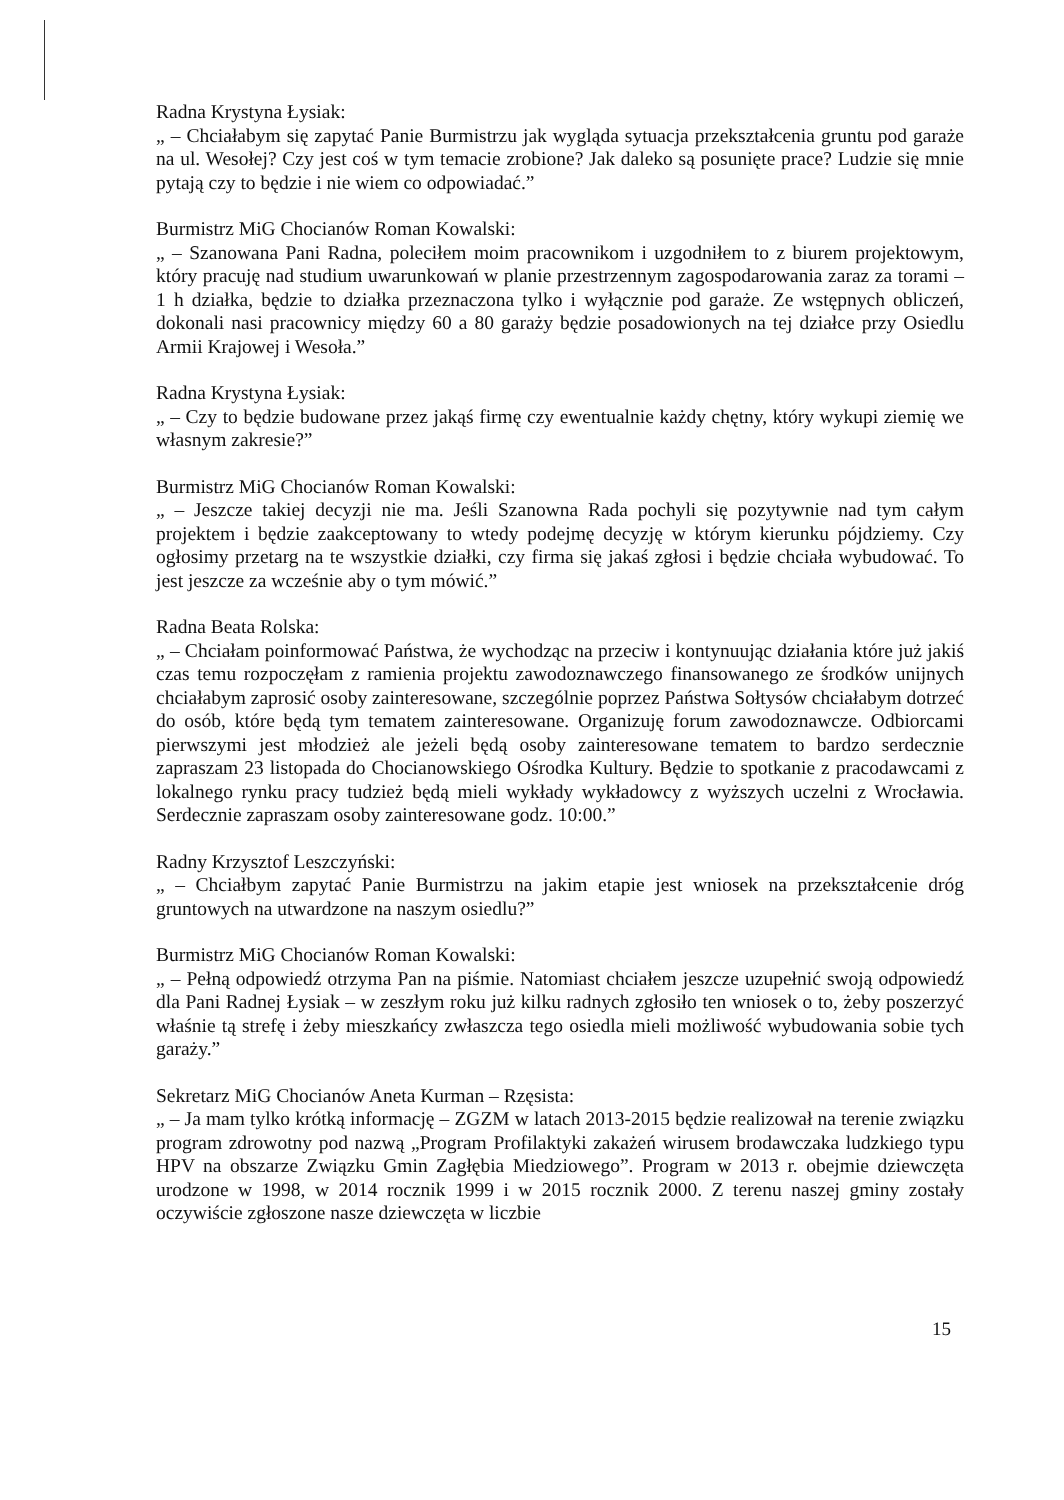Radna Krystyna Łysiak:
„ – Chciałabym się zapytać Panie Burmistrzu jak wygląda sytuacja przekształcenia gruntu pod garaże na ul. Wesołej? Czy jest coś w tym temacie zrobione? Jak daleko są posunięte prace? Ludzie się mnie pytają czy to będzie i nie wiem co odpowiadać.”
Burmistrz MiG Chocianów Roman Kowalski:
„ – Szanowana Pani Radna, poleciłem moim pracownikom i uzgodniłem to z biurem projektowym, który pracuję nad studium uwarunkowań w planie przestrzennym zagospodarowania zaraz za torami – 1 h działka, będzie to działka przeznaczona tylko i wyłącznie pod garaże. Ze wstępnych obliczeń, dokonali nasi pracownicy między 60 a 80 garaży będzie posadowionych na tej działce przy Osiedlu Armii Krajowej i Wesoła.”
Radna Krystyna Łysiak:
„ – Czy to będzie budowane przez jakąś firmę czy ewentualnie każdy chętny, który wykupi ziemię we własnym zakresie?”
Burmistrz MiG Chocianów Roman Kowalski:
„ – Jeszcze takiej decyzji nie ma. Jeśli Szanowna Rada pochyli się pozytywnie nad tym całym projektem i będzie zaakceptowany to wtedy podejmę decyzję w którym kierunku pójdziemy. Czy ogłosimy przetarg na te wszystkie działki, czy firma się jakaś zgłosi i będzie chciała wybudować. To jest jeszcze za wcześnie aby o tym mówić.”
Radna Beata Rolska:
„ – Chciałam poinformować Państwa, że wychodząc na przeciw i kontynuując działania które już jakiś czas temu rozpoczęłam z ramienia projektu zawodoznawczego finansowanego ze środków unijnych chciałabym zaprosić osoby zainteresowane, szczególnie poprzez Państwa Sołtysów chciałabym dotrzeć do osób, które będą tym tematem zainteresowane. Organizuję forum zawodoznawcze. Odbiorcami pierwszymi jest młodzież ale jeżeli będą osoby zainteresowane tematem to bardzo serdecznie zapraszam 23 listopada do Chocianowskiego Ośrodka Kultury. Będzie to spotkanie z pracodawcami z lokalnego rynku pracy tudzież będą mieli wykłady wykładowcy z wyższych uczelni z Wrocławia. Serdecznie zapraszam osoby zainteresowane godz. 10:00.”
Radny Krzysztof Leszczyński:
„ – Chciałbym zapytać Panie Burmistrzu na jakim etapie jest wniosek na przekształcenie dróg gruntowych na utwardzone na naszym osiedlu?”
Burmistrz MiG Chocianów Roman Kowalski:
„ – Pełną odpowiedź otrzyma Pan na piśmie. Natomiast chciałem jeszcze uzupełnić swoją odpowiedź dla Pani Radnej Łysiak – w zeszłym roku już kilku radnych zgłosiło ten wniosek o to, żeby poszerzyć właśnie tą strefę i żeby mieszkańcy zwłaszcza tego osiedla mieli możliwość wybudowania sobie tych garaży.”
Sekretarz MiG Chocianów Aneta Kurman – Rzęsista:
„ – Ja mam tylko krótką informację – ZGZM w latach 2013-2015 będzie realizował na terenie związku program zdrowotny pod nazwą „Program Profilaktyki zakażeń wirusem brodawczaka ludzkiego typu HPV na obszarze Związku Gmin Zagłębia Miedziowego”. Program w 2013 r. obejmie dziewczęta urodzone w 1998, w 2014 rocznik 1999 i w 2015 rocznik 2000. Z terenu naszej gminy zostały oczywiście zgłoszone nasze dziewczęta w liczbie
15